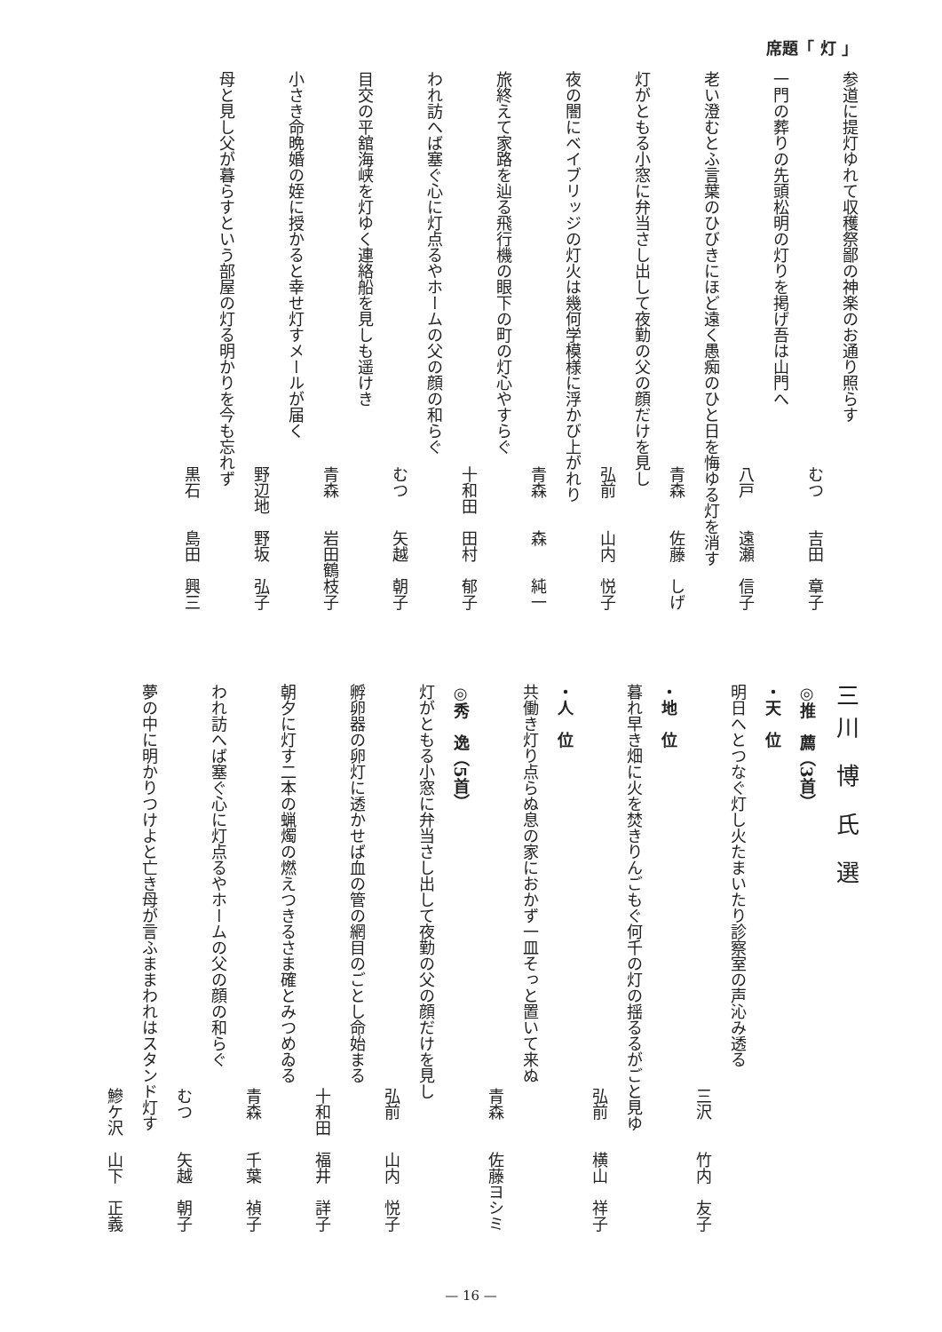席題「 灯 」
参道に提灯ゆれて収穫祭鄙の神楽のお通り照らす
むつ　　吉田　章子
一門の葬りの先頭松明の灯りを掲げ吾は山門へ
八戸　　遠瀬　信子
老い澄むとふ言葉のひびきにほど遠く愚痴のひと日を悔ゆる灯を消す
青森　　佐藤　しげ
灯がともる小窓に弁当さし出して夜勤の父の顔だけを見し
弘前　　山内　悦子
夜の闇にベイブリッジの灯火は幾何学模様に浮かび上がれり
青森　　森　　純一
旅終えて家路を辿る飛行機の眼下の町の灯心やすらぐ
十和田　田村　郁子
われ訪へば塞ぐ心に灯点るやホームの父の顔の和らぐ
むつ　　矢越　朝子
目交の平舘海峡を灯ゆく連絡船を見しも遥けき
青森　　岩田鶴枝子
小さき命晩婚の姪に授かると幸せ灯すメールが届く
野辺地　野坂　弘子
母と見し父が暮らすという部屋の灯る明かりを今も忘れず
黒石　　島田　興三
三川 博 氏 選
◎推　薦（3首）
・天　位
明日へとつなぐ灯し火たまいたり診察室の声沁み透る
三沢　　竹内　友子
・地　位
暮れ早き畑に火を焚きりんごもぐ何千の灯の揺るるがごと見ゆ
弘前　　横山　祥子
・人　位
共働き灯り点らぬ息の家におかず一皿そっと置いて来ぬ
青森　　佐藤ヨシミ
◎秀　逸（5首）
灯がともる小窓に弁当さし出して夜勤の父の顔だけを見し
弘前　　山内　悦子
孵卵器の卵灯に透かせば血の管の網目のごとし命始まる
十和田　福井　詳子
朝夕に灯す二本の蝋燭の燃えつきるさま確とみつめゐる
青森　　千葉　禎子
われ訪へば塞ぐ心に灯点るやホームの父の顔の和らぐ
むつ　　矢越　朝子
夢の中に明かりつけよと亡き母が言ふままわれはスタンド灯す
鰺ケ沢　山下　正義
— 16 —